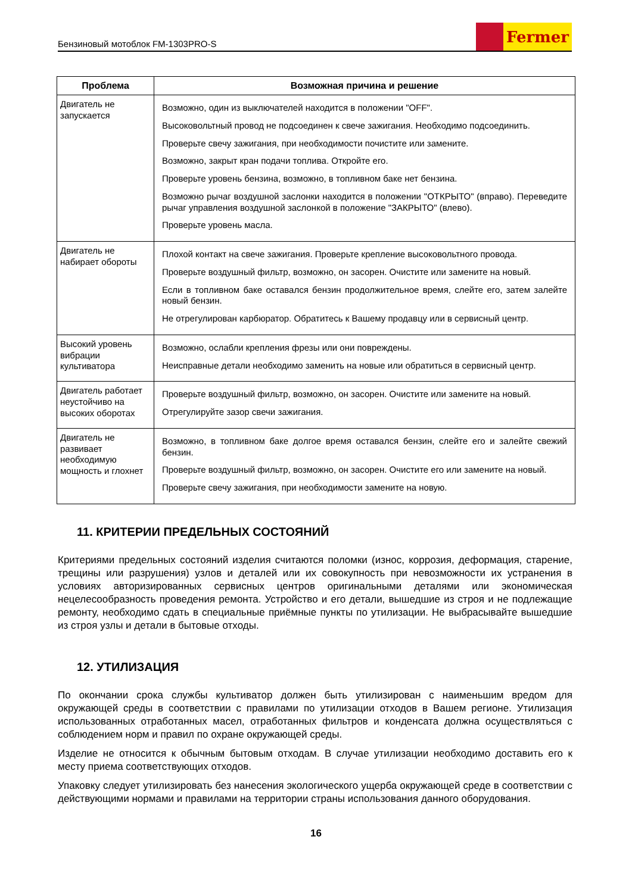Бензиновый мотоблок FM-1303PRO-S
Fermer
| Проблема | Возможная причина и решение |
| --- | --- |
| Двигатель не запускается | Возможно, один из выключателей находится в положении "OFF". Высоковольтный провод не подсоединен к свече зажигания. Необходимо подсоединить. Проверьте свечу зажигания, при необходимости почистите или замените. Возможно, закрыт кран подачи топлива. Откройте его. Проверьте уровень бензина, возможно, в топливном баке нет бензина. Возможно рычаг воздушной заслонки находится в положении "ОТКРЫТО" (вправо). Переведите рычаг управления воздушной заслонкой в положение "ЗАКРЫТО" (влево). Проверьте уровень масла. |
| Двигатель не набирает обороты | Плохой контакт на свече зажигания. Проверьте крепление высоковольтного провода. Проверьте воздушный фильтр, возможно, он засорен. Очистите или замените на новый. Если в топливном баке оставался бензин продолжительное время, слейте его, затем залейте новый бензин. Не отрегулирован карбюратор. Обратитесь к Вашему продавцу или в сервисный центр. |
| Высокий уровень вибрации культиватора | Возможно, ослабли крепления фрезы или они повреждены. Неисправные детали необходимо заменить на новые или обратиться в сервисный центр. |
| Двигатель работает неустойчиво на высоких оборотах | Проверьте воздушный фильтр, возможно, он засорен. Очистите или замените на новый. Отрегулируйте зазор свечи зажигания. |
| Двигатель не развивает необходимую мощность и глохнет | Возможно, в топливном баке долгое время оставался бензин, слейте его и залейте свежий бензин. Проверьте воздушный фильтр, возможно, он засорен. Очистите его или замените на новый. Проверьте свечу зажигания, при необходимости замените на новую. |
11. КРИТЕРИИ ПРЕДЕЛЬНЫХ СОСТОЯНИЙ
Критериями предельных состояний изделия считаются поломки (износ, коррозия, деформация, старение, трещины или разрушения) узлов и деталей или их совокупность при невозможности их устранения в условиях авторизированных сервисных центров оригинальными деталями или экономическая нецелесообразность проведения ремонта. Устройство и его детали, вышедшие из строя и не подлежащие ремонту, необходимо сдать в специальные приёмные пункты по утилизации. Не выбрасывайте вышедшие из строя узлы и детали в бытовые отходы.
12. УТИЛИЗАЦИЯ
По окончании срока службы культиватор должен быть утилизирован с наименьшим вредом для окружающей среды в соответствии с правилами по утилизации отходов в Вашем регионе. Утилизация использованных отработанных масел, отработанных фильтров и конденсата должна осуществляться с соблюдением норм и правил по охране окружающей среды.
Изделие не относится к обычным бытовым отходам. В случае утилизации необходимо доставить его к месту приема соответствующих отходов.
Упаковку следует утилизировать без нанесения экологического ущерба окружающей среде в соответствии с действующими нормами и правилами на территории страны использования данного оборудования.
16